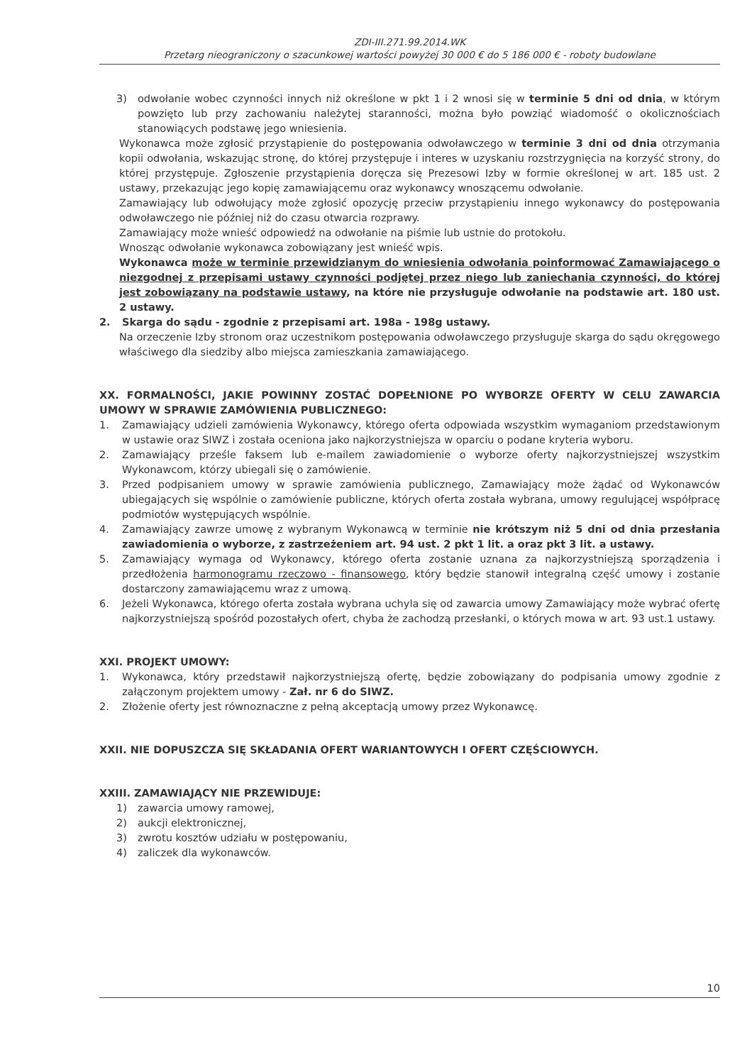ZDI-III.271.99.2014.WK
Przetarg nieograniczony o szacunkowej wartości powyżej 30 000 € do 5 186 000 € - roboty budowlane
3) odwołanie wobec czynności innych niż określone w pkt 1 i 2 wnosi się w terminie 5 dni od dnia, w którym powzięto lub przy zachowaniu należytej staranności, można było powziąć wiadomość o okolicznościach stanowiących podstawę jego wniesienia.
Wykonawca może zgłosić przystąpienie do postępowania odwoławczego w terminie 3 dni od dnia otrzymania kopii odwołania, wskazując stronę, do której przystępuje i interes w uzyskaniu rozstrzygnięcia na korzyść strony, do której przystępuje. Zgłoszenie przystąpienia doręcza się Prezesowi Izby w formie określonej w art. 185 ust. 2 ustawy, przekazując jego kopię zamawiającemu oraz wykonawcy wnoszącemu odwołanie.
Zamawiający lub odwołujący może zgłosić opozycję przeciw przystąpieniu innego wykonawcy do postępowania odwoławczego nie później niż do czasu otwarcia rozprawy.
Zamawiający może wnieść odpowiedź na odwołanie na piśmie lub ustnie do protokołu.
Wnosząc odwołanie wykonawca zobowiązany jest wnieść wpis.
Wykonawca może w terminie przewidzianym do wniesienia odwołania poinformować Zamawiającego o niezgodnej z przepisami ustawy czynności podjętej przez niego lub zaniechania czynności, do której jest zobowiązany na podstawie ustawy, na które nie przysługuje odwołanie na podstawie art. 180 ust. 2 ustawy.
2. Skarga do sądu - zgodnie z przepisami art. 198a - 198g ustawy.
Na orzeczenie Izby stronom oraz uczestnikom postępowania odwoławczego przysługuje skarga do sądu okręgowego właściwego dla siedziby albo miejsca zamieszkania zamawiającego.
XX. FORMALNOŚCI, JAKIE POWINNY ZOSTAĆ DOPEŁNIONE PO WYBORZE OFERTY W CELU ZAWARCIA UMOWY W SPRAWIE ZAMÓWIENIA PUBLICZNEGO:
1. Zamawiający udzieli zamówienia Wykonawcy, którego oferta odpowiada wszystkim wymaganiom przedstawionym w ustawie oraz SIWZ i została oceniona jako najkorzystniejsza w oparciu o podane kryteria wyboru.
2. Zamawiający prześle faksem lub e-mailem zawiadomienie o wyborze oferty najkorzystniejszej wszystkim Wykonawcom, którzy ubiegali się o zamówienie.
3. Przed podpisaniem umowy w sprawie zamówienia publicznego, Zamawiający może żądać od Wykonawców ubiegających się wspólnie o zamówienie publiczne, których oferta została wybrana, umowy regulującej współpracę podmiotów występujących wspólnie.
4. Zamawiający zawrze umowę z wybranym Wykonawcą w terminie nie krótszym niż 5 dni od dnia przesłania zawiadomienia o wyborze, z zastrzeżeniem art. 94 ust. 2 pkt 1 lit. a oraz pkt 3 lit. a ustawy.
5. Zamawiający wymaga od Wykonawcy, którego oferta zostanie uznana za najkorzystniejszą sporządzenia i przedłożenia harmonogramu rzeczowo - finansowego, który będzie stanowił integralną część umowy i zostanie dostarczony zamawiającemu wraz z umową.
6. Jeżeli Wykonawca, którego oferta została wybrana uchyla się od zawarcia umowy Zamawiający może wybrać ofertę najkorzystniejszą spośród pozostałych ofert, chyba że zachodzą przesłanki, o których mowa w art. 93 ust.1 ustawy.
XXI. PROJEKT UMOWY:
1. Wykonawca, który przedstawił najkorzystniejszą ofertę, będzie zobowiązany do podpisania umowy zgodnie z załączonym projektem umowy - Zał. nr 6 do SIWZ.
2. Złożenie oferty jest równoznaczne z pełną akceptacją umowy przez Wykonawcę.
XXII. NIE DOPUSZCZA SIĘ SKŁADANIA OFERT WARIANTOWYCH I OFERT CZĘŚCIOWYCH.
XXIII. ZAMAWIAJĄCY NIE PRZEWIDUJE:
1) zawarcia umowy ramowej,
2) aukcji elektronicznej,
3) zwrotu kosztów udziału w postępowaniu,
4) zaliczek dla wykonawców.
10